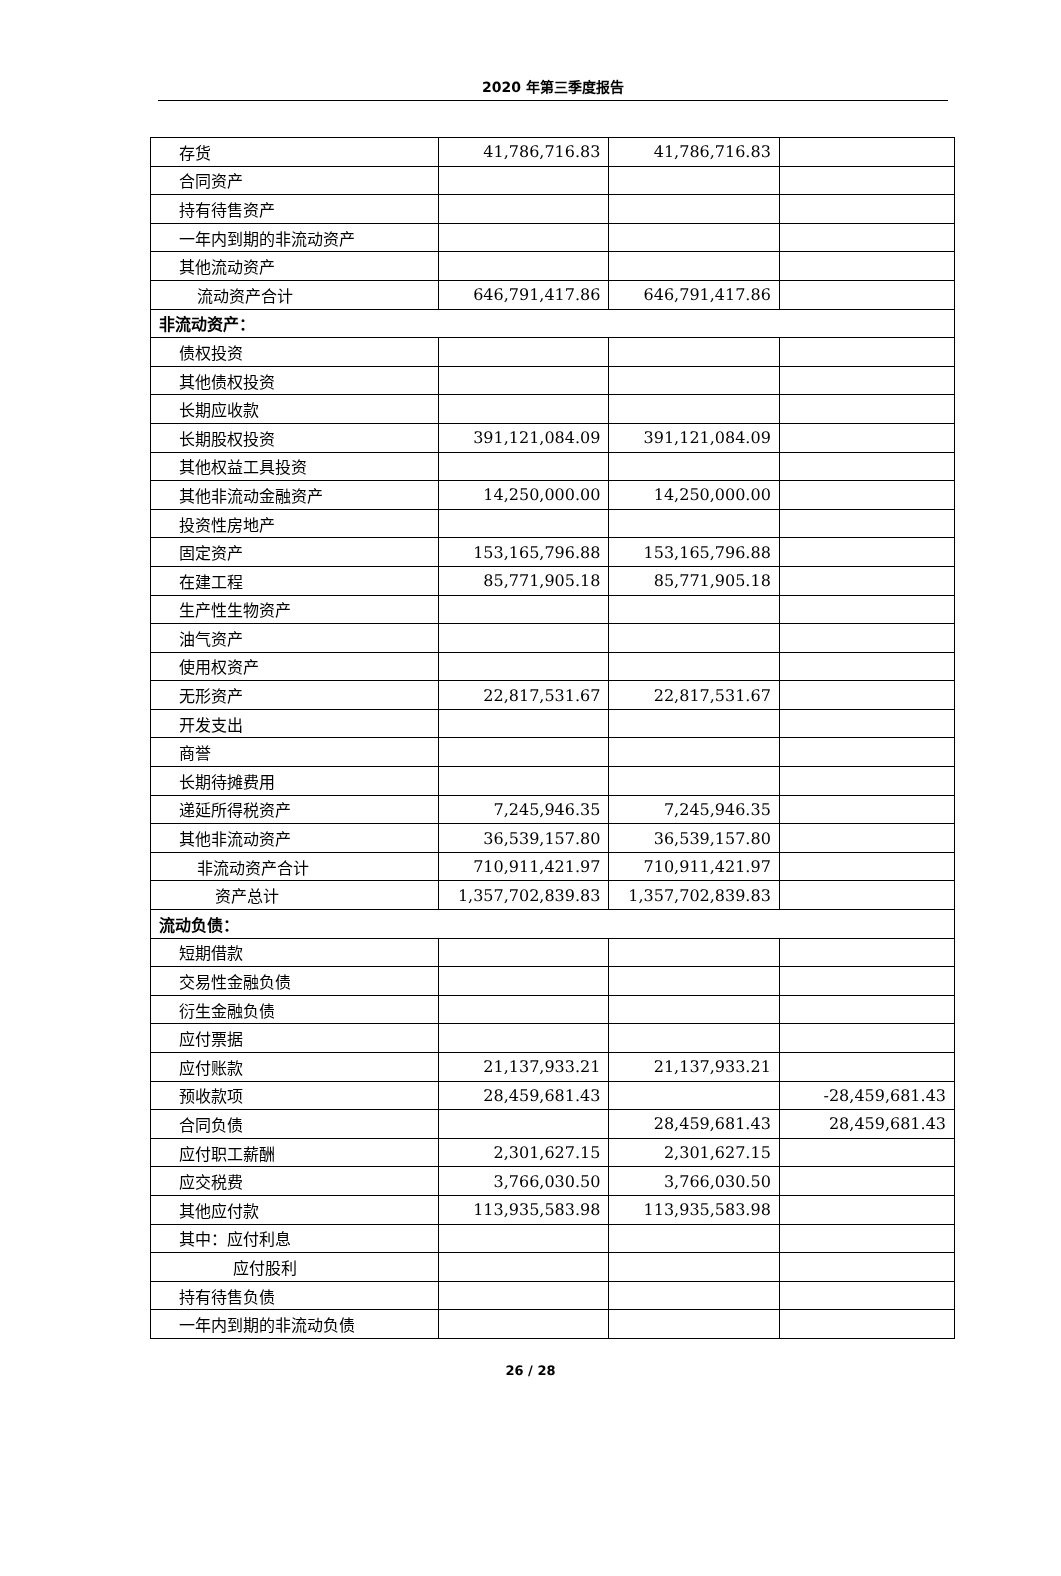2020 年第三季度报告
| 存货 | 41,786,716.83 | 41,786,716.83 | |
| 合同资产 | | | |
| 持有待售资产 | | | |
| 一年内到期的非流动资产 | | | |
| 其他流动资产 | | | |
| 流动资产合计 | 646,791,417.86 | 646,791,417.86 | |
| 非流动资产： | | | |
| 债权投资 | | | |
| 其他债权投资 | | | |
| 长期应收款 | | | |
| 长期股权投资 | 391,121,084.09 | 391,121,084.09 | |
| 其他权益工具投资 | | | |
| 其他非流动金融资产 | 14,250,000.00 | 14,250,000.00 | |
| 投资性房地产 | | | |
| 固定资产 | 153,165,796.88 | 153,165,796.88 | |
| 在建工程 | 85,771,905.18 | 85,771,905.18 | |
| 生产性生物资产 | | | |
| 油气资产 | | | |
| 使用权资产 | | | |
| 无形资产 | 22,817,531.67 | 22,817,531.67 | |
| 开发支出 | | | |
| 商誉 | | | |
| 长期待摊费用 | | | |
| 递延所得税资产 | 7,245,946.35 | 7,245,946.35 | |
| 其他非流动资产 | 36,539,157.80 | 36,539,157.80 | |
| 非流动资产合计 | 710,911,421.97 | 710,911,421.97 | |
| 资产总计 | 1,357,702,839.83 | 1,357,702,839.83 | |
| 流动负债： | | | |
| 短期借款 | | | |
| 交易性金融负债 | | | |
| 衍生金融负债 | | | |
| 应付票据 | | | |
| 应付账款 | 21,137,933.21 | 21,137,933.21 | |
| 预收款项 | 28,459,681.43 | | -28,459,681.43 |
| 合同负债 | | 28,459,681.43 | 28,459,681.43 |
| 应付职工薪酬 | 2,301,627.15 | 2,301,627.15 | |
| 应交税费 | 3,766,030.50 | 3,766,030.50 | |
| 其他应付款 | 113,935,583.98 | 113,935,583.98 | |
| 其中：应付利息 | | | |
| 应付股利 | | | |
| 持有待售负债 | | | |
| 一年内到期的非流动负债 | | | |
26 / 28